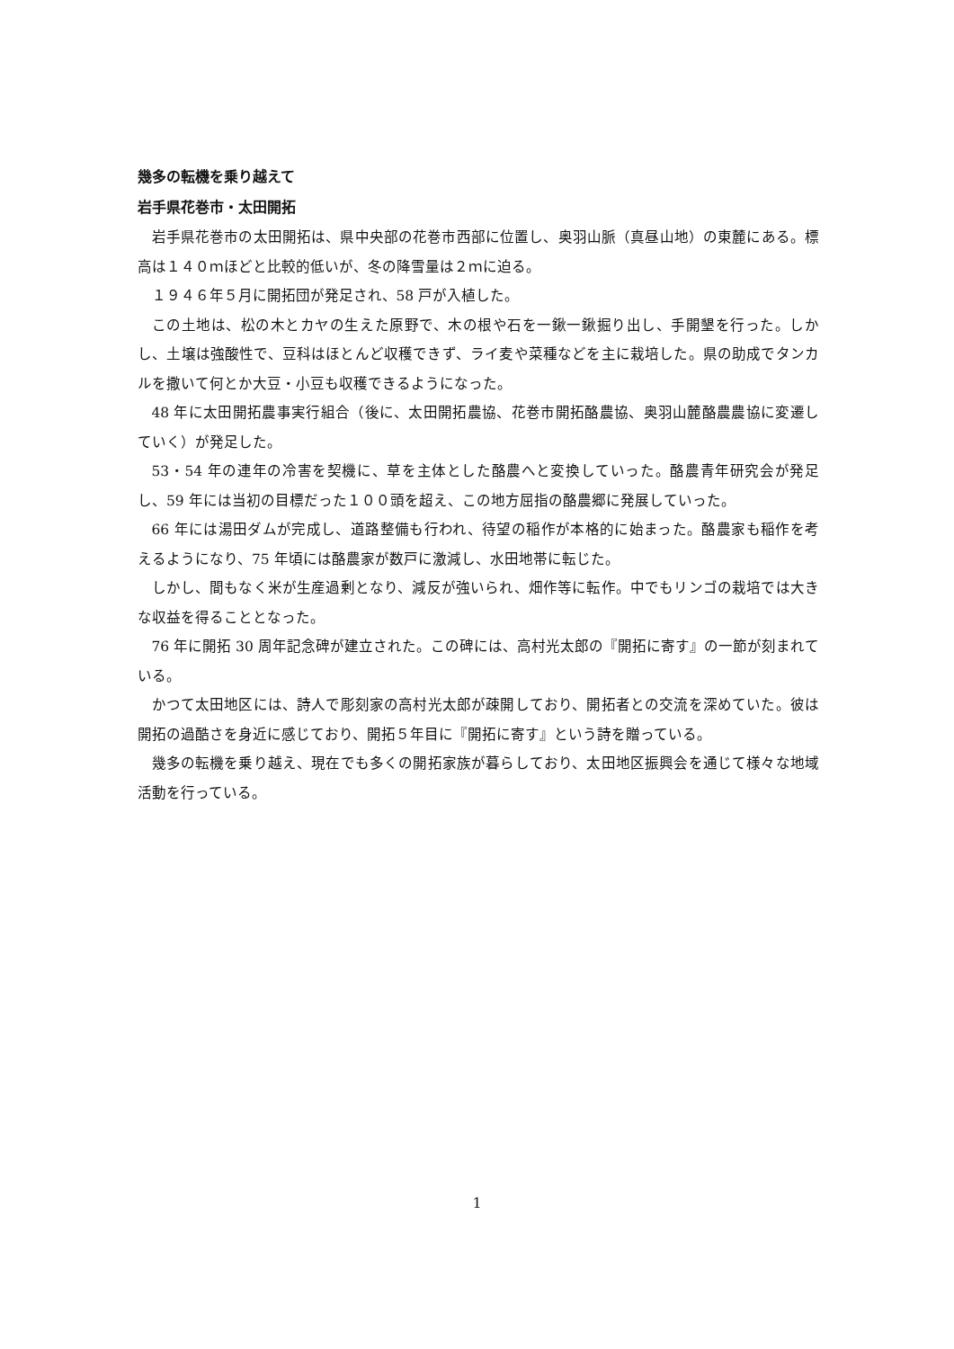幾多の転機を乗り越えて
岩手県花巻市・太田開拓
岩手県花巻市の太田開拓は、県中央部の花巻市西部に位置し、奥羽山脈（真昼山地）の東麓にある。標高は１４０ｍほどと比較的低いが、冬の降雪量は２ｍに迫る。
１９４６年５月に開拓団が発足され、58 戸が入植した。
この土地は、松の木とカヤの生えた原野で、木の根や石を一鍬一鍬掘り出し、手開墾を行った。しかし、土壌は強酸性で、豆科はほとんど収穫できず、ライ麦や菜種などを主に栽培した。県の助成でタンカルを撒いて何とか大豆・小豆も収穫できるようになった。
48 年に太田開拓農事実行組合（後に、太田開拓農協、花巻市開拓酪農協、奥羽山麓酪農農協に変遷していく）が発足した。
53・54 年の連年の冷害を契機に、草を主体とした酪農へと変換していった。酪農青年研究会が発足し、59 年には当初の目標だった１００頭を超え、この地方屈指の酪農郷に発展していった。
66 年には湯田ダムが完成し、道路整備も行われ、待望の稲作が本格的に始まった。酪農家も稲作を考えるようになり、75 年頃には酪農家が数戸に激減し、水田地帯に転じた。
しかし、間もなく米が生産過剰となり、減反が強いられ、畑作等に転作。中でもリンゴの栽培では大きな収益を得ることとなった。
76 年に開拓 30 周年記念碑が建立された。この碑には、高村光太郎の『開拓に寄す』の一節が刻まれている。
かつて太田地区には、詩人で彫刻家の高村光太郎が疎開しており、開拓者との交流を深めていた。彼は開拓の過酷さを身近に感じており、開拓５年目に『開拓に寄す』という詩を贈っている。
幾多の転機を乗り越え、現在でも多くの開拓家族が暮らしており、太田地区振興会を通じて様々な地域活動を行っている。
1